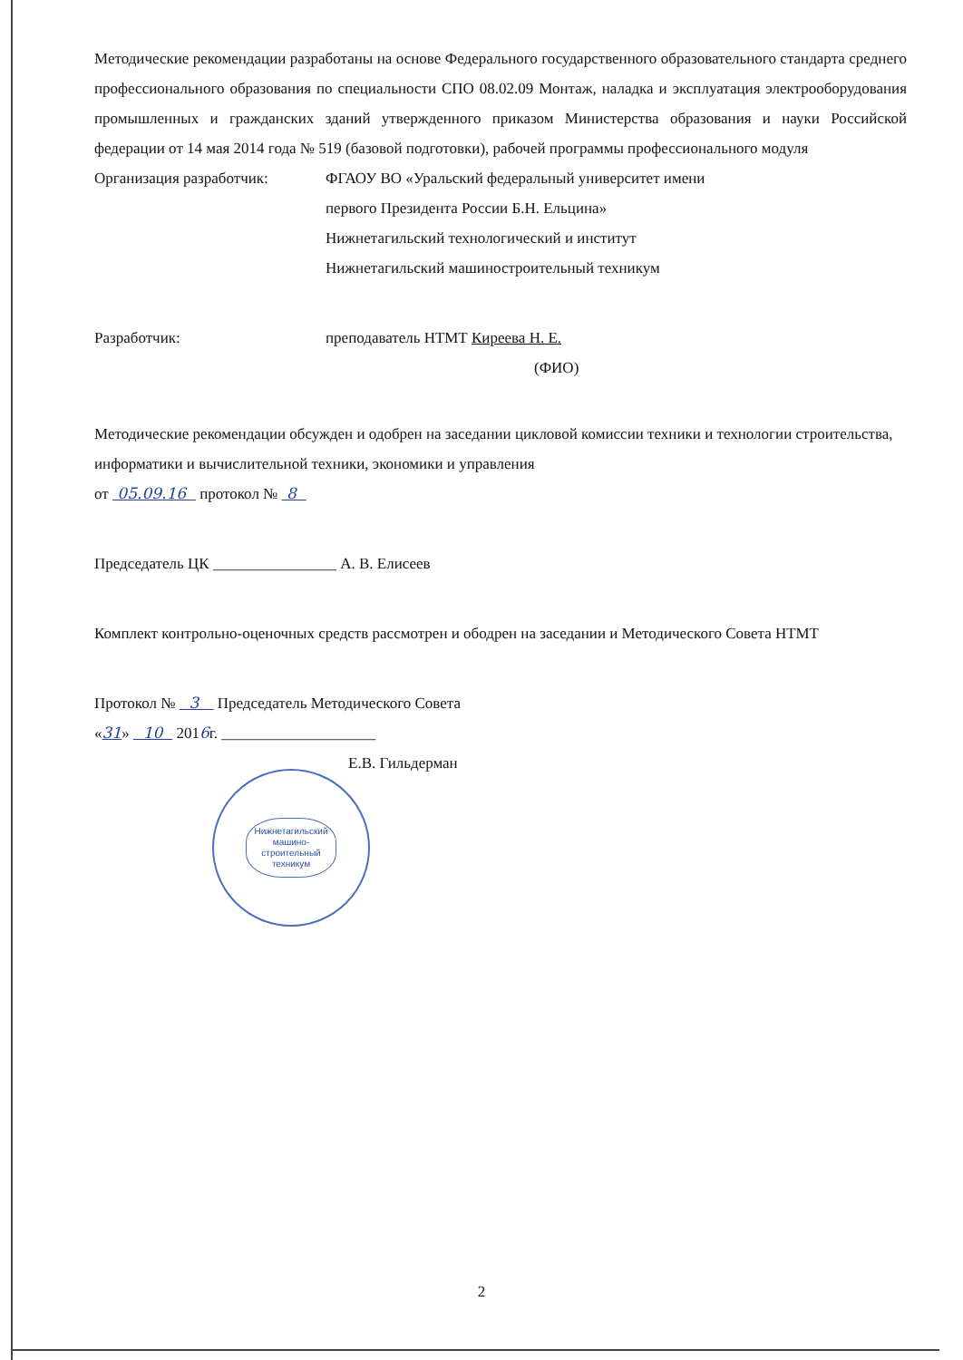Методические рекомендации разработаны на основе Федерального государственного образовательного стандарта среднего профессионального образования по специальности СПО 08.02.09 Монтаж, наладка и эксплуатация электрооборудования промышленных и гражданских зданий утвержденного приказом Министерства образования и науки Российской федерации от 14 мая 2014 года № 519 (базовой подготовки), рабочей программы профессионального модуля
Организация разработчик: ФГАОУ ВО «Уральский федеральный университет имени
первого Президента России Б.Н. Ельцина»
Нижнетагильский технологический и институт
Нижнетагильский машиностроительный техникум
Разработчик: преподаватель НТМТ Киреева Н. Е.
(ФИО)
Методические рекомендации обсужден и одобрен на заседании цикловой комиссии техники и технологии строительства, информатики и вычислительной техники, экономики и управления
от 05.09.16 протокол № 8
Председатель ЦК ________________ А. В. Елисеев
Комплект контрольно-оценочных средств рассмотрен и ободрен на заседании и Методического Совета НТМТ
Протокол № 3 Председатель Методического Совета
«31» 10 2016г. ____________________
Е.В. Гильдерман
Нижнетагильский
машино-
строительный
техникум
2